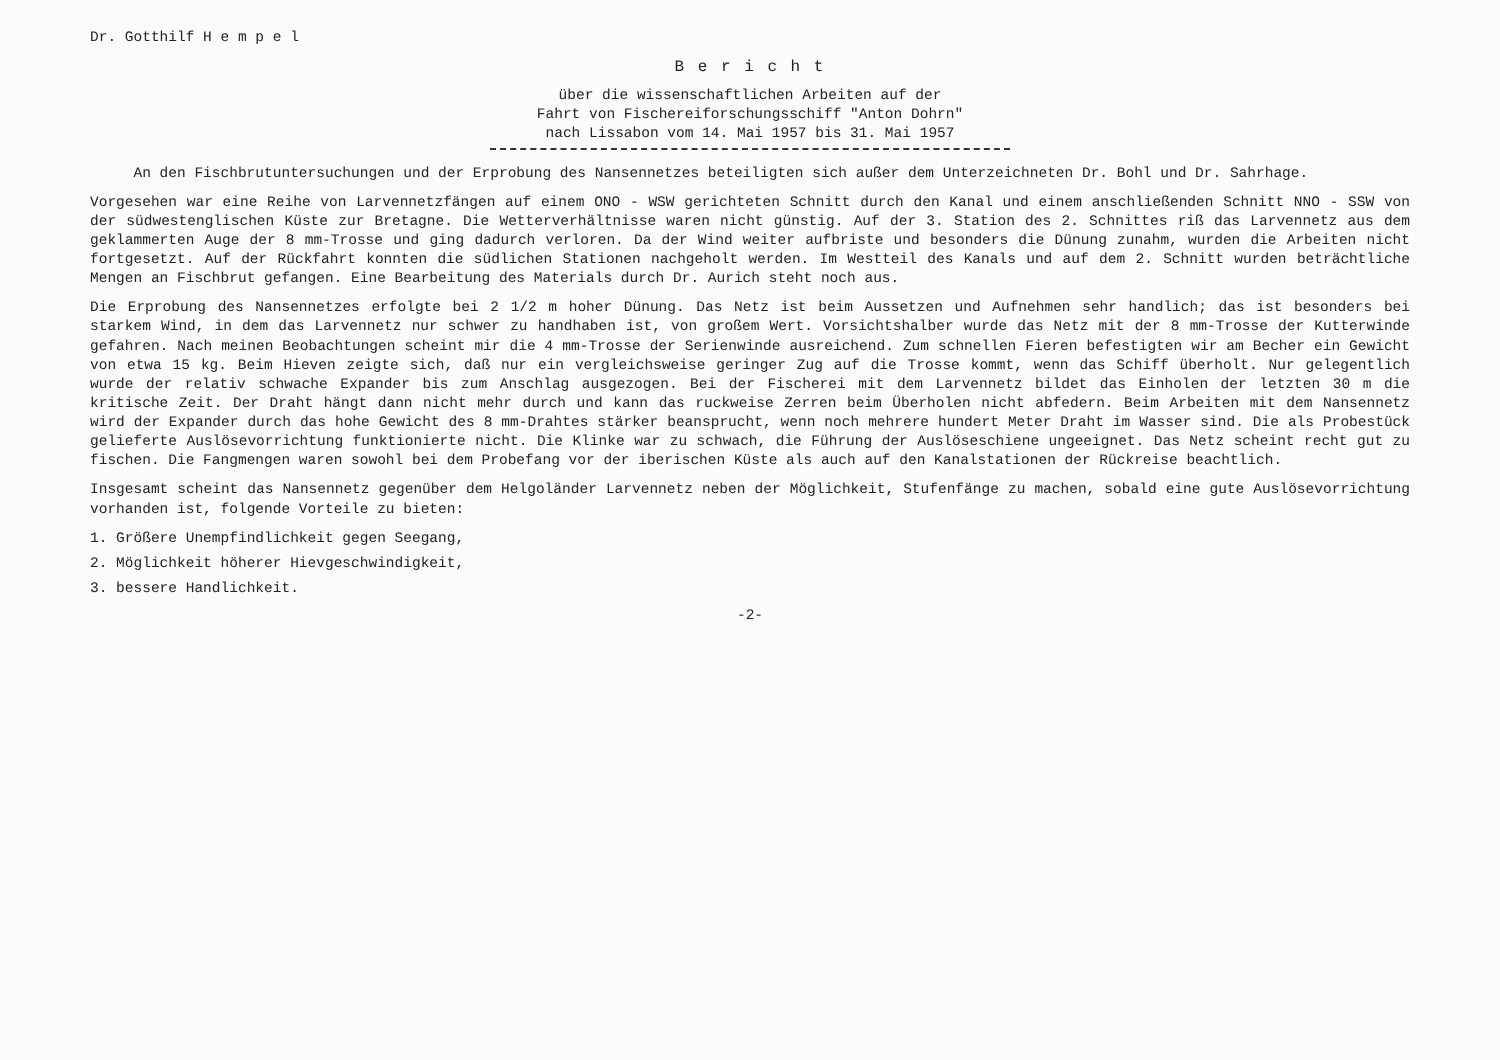Dr. Gotthilf H e m p e l
B e r i c h t
über die wissenschaftlichen Arbeiten auf der
Fahrt von Fischereiforschungsschiff "Anton Dohrn"
nach Lissabon vom 14. Mai 1957 bis 31. Mai 1957
An den Fischbrutuntersuchungen und der Erprobung des Nansennetzes beteiligten sich außer dem Unterzeichneten Dr. Bohl und Dr. Sahrhage.
Vorgesehen war eine Reihe von Larvennetzfängen auf einem ONO - WSW gerichteten Schnitt durch den Kanal und einem anschließenden Schnitt NNO - SSW von der südwestenglischen Küste zur Bretagne. Die Wetterverhältnisse waren nicht günstig. Auf der 3. Station des 2. Schnittes riß das Larvennetz aus dem geklammerten Auge der 8 mm-Trosse und ging dadurch verloren. Da der Wind weiter aufbriste und besonders die Dünung zunahm, wurden die Arbeiten nicht fortgesetzt. Auf der Rückfahrt konnten die südlichen Stationen nachgeholt werden. Im Westteil des Kanals und auf dem 2. Schnitt wurden beträchtliche Mengen an Fischbrut gefangen. Eine Bearbeitung des Materials durch Dr. Aurich steht noch aus.
Die Erprobung des Nansennetzes erfolgte bei 2 1/2 m hoher Dünung. Das Netz ist beim Aussetzen und Aufnehmen sehr handlich; das ist besonders bei starkem Wind, in dem das Larvennetz nur schwer zu handhaben ist, von großem Wert. Vorsichtshalber wurde das Netz mit der 8 mm-Trosse der Kutterwinde gefahren. Nach meinen Beobachtungen scheint mir die 4 mm-Trosse der Serienwinde ausreichend. Zum schnellen Fieren befestigten wir am Becher ein Gewicht von etwa 15 kg. Beim Hieven zeigte sich, daß nur ein vergleichsweise geringer Zug auf die Trosse kommt, wenn das Schiff überholt. Nur gelegentlich wurde der relativ schwache Expander bis zum Anschlag ausgezogen. Bei der Fischerei mit dem Larvennetz bildet das Einholen der letzten 30 m die kritische Zeit. Der Draht hängt dann nicht mehr durch und kann das ruckweise Zerren beim Überholen nicht abfedern. Beim Arbeiten mit dem Nansennetz wird der Expander durch das hohe Gewicht des 8 mm-Drahtes stärker beansprucht, wenn noch mehrere hundert Meter Draht im Wasser sind. Die als Probestück gelieferte Auslösevorrichtung funktionierte nicht. Die Klinke war zu schwach, die Führung der Auslöseschiene ungeeignet. Das Netz scheint recht gut zu fischen. Die Fangmengen waren sowohl bei dem Probefang vor der iberischen Küste als auch auf den Kanalstationen der Rückreise beachtlich.
Insgesamt scheint das Nansennetz gegenüber dem Helgoländer Larvennetz neben der Möglichkeit, Stufenfänge zu machen, sobald eine gute Auslösevorrichtung vorhanden ist, folgende Vorteile zu bieten:
1. Größere Unempfindlichkeit gegen Seegang,
2. Möglichkeit höherer Hievgeschwindigkeit,
3. bessere Handlichkeit.
-2-